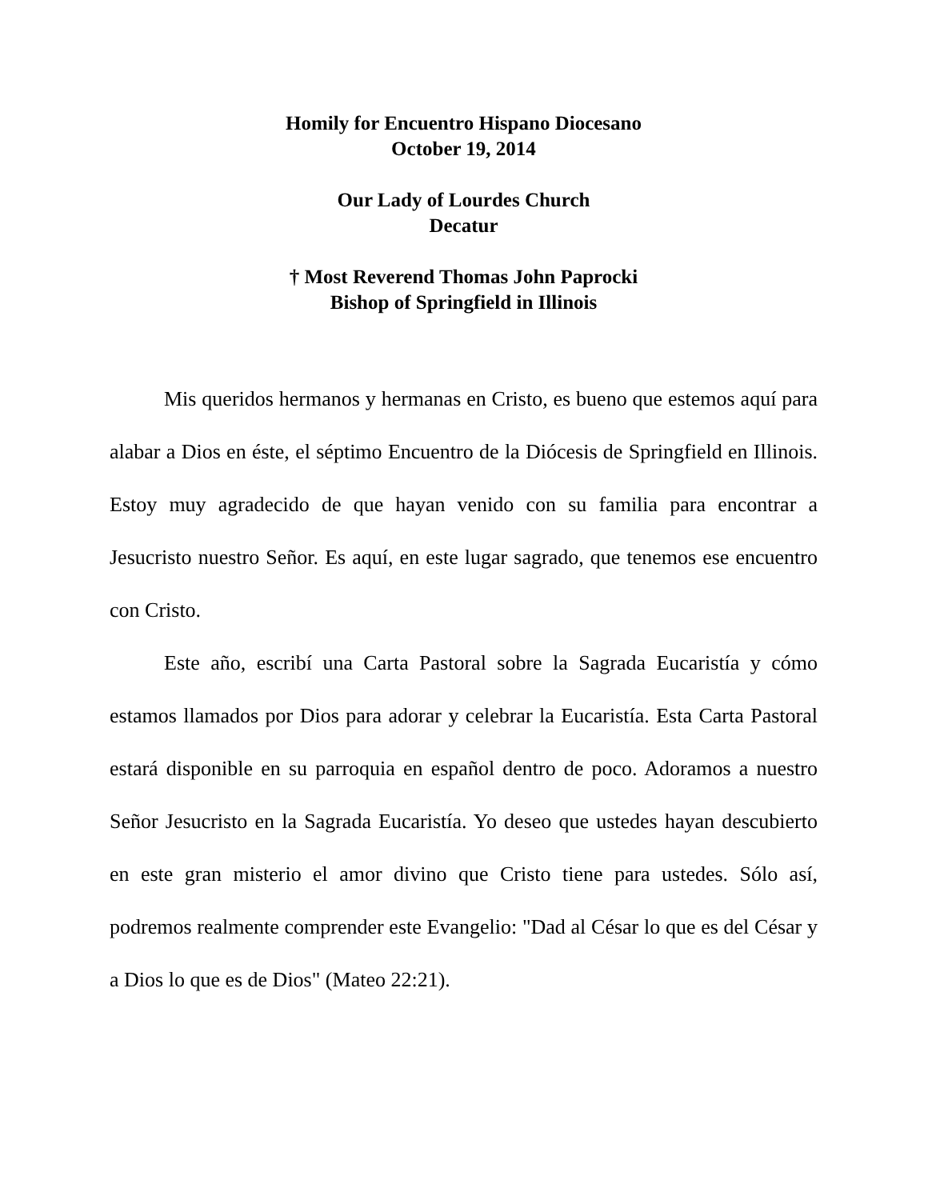Homily for Encuentro Hispano Diocesano
October 19, 2014
Our Lady of Lourdes Church
Decatur
† Most Reverend Thomas John Paprocki
Bishop of Springfield in Illinois
Mis queridos hermanos y hermanas en Cristo, es bueno que estemos aquí para alabar a Dios en éste, el séptimo Encuentro de la Diócesis de Springfield en Illinois. Estoy muy agradecido de que hayan venido con su familia para encontrar a Jesucristo nuestro Señor. Es aquí, en este lugar sagrado, que tenemos ese encuentro con Cristo.
Este año, escribí una Carta Pastoral sobre la Sagrada Eucaristía y cómo estamos llamados por Dios para adorar y celebrar la Eucaristía. Esta Carta Pastoral estará disponible en su parroquia en español dentro de poco. Adoramos a nuestro Señor Jesucristo en la Sagrada Eucaristía. Yo deseo que ustedes hayan descubierto en este gran misterio el amor divino que Cristo tiene para ustedes. Sólo así, podremos realmente comprender este Evangelio: "Dad al César lo que es del César y a Dios lo que es de Dios" (Mateo 22:21).